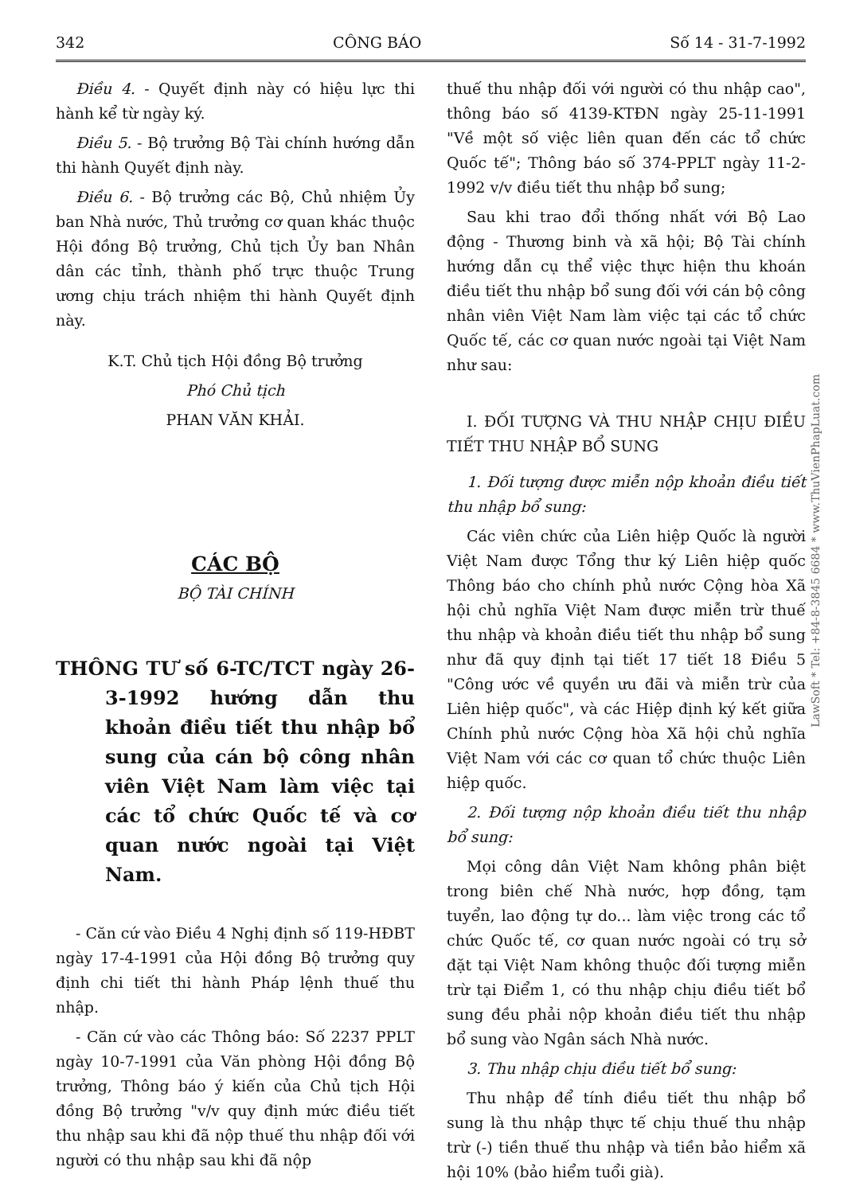342 CÔNG BÁO Số 14 - 31-7-1992
Điều 4. - Quyết định này có hiệu lực thi hành kể từ ngày ký.
Điều 5. - Bộ trưởng Bộ Tài chính hướng dẫn thi hành Quyết định này.
Điều 6. - Bộ trưởng các Bộ, Chủ nhiệm Ủy ban Nhà nước, Thủ trưởng cơ quan khác thuộc Hội đồng Bộ trưởng, Chủ tịch Ủy ban Nhân dân các tỉnh, thành phố trực thuộc Trung ương chịu trách nhiệm thi hành Quyết định này.
K.T. Chủ tịch Hội đồng Bộ trưởng
Phó Chủ tịch
PHAN VĂN KHẢI.
CÁC BỘ
BỘ TÀI CHÍNH
THÔNG TƯ số 6-TC/TCT ngày 26-3-1992 hướng dẫn thu khoản điều tiết thu nhập bổ sung của cán bộ công nhân viên Việt Nam làm việc tại các tổ chức Quốc tế và cơ quan nước ngoài tại Việt Nam.
- Căn cứ vào Điều 4 Nghị định số 119-HĐBT ngày 17-4-1991 của Hội đồng Bộ trưởng quy định chi tiết thi hành Pháp lệnh thuế thu nhập.
- Căn cứ vào các Thông báo: Số 2237 PPLT ngày 10-7-1991 của Văn phòng Hội đồng Bộ trưởng, Thông báo ý kiến của Chủ tịch Hội đồng Bộ trưởng "v/v quy định mức điều tiết thu nhập sau khi đã nộp thuế thu nhập đối với người có thu nhập sau khi đã nộp
thuế thu nhập đối với người có thu nhập cao", thông báo số 4139-KTĐN ngày 25-11-1991 "Về một số việc liên quan đến các tổ chức Quốc tế"; Thông báo số 374-PPLT ngày 11-2-1992 v/v điều tiết thu nhập bổ sung;
Sau khi trao đổi thống nhất với Bộ Lao động - Thương binh và xã hội; Bộ Tài chính hướng dẫn cụ thể việc thực hiện thu khoán điều tiết thu nhập bổ sung đối với cán bộ công nhân viên Việt Nam làm việc tại các tổ chức Quốc tế, các cơ quan nước ngoài tại Việt Nam như sau:
I. ĐỐI TƯỢNG VÀ THU NHẬP CHỊU ĐIỀU TIẾT THU NHẬP BỔ SUNG
1. Đối tượng được miễn nộp khoản điều tiết thu nhập bổ sung:
Các viên chức của Liên hiệp Quốc là người Việt Nam được Tổng thư ký Liên hiệp quốc Thông báo cho chính phủ nước Cộng hòa Xã hội chủ nghĩa Việt Nam được miễn trừ thuế thu nhập và khoản điều tiết thu nhập bổ sung như đã quy định tại tiết 17 tiết 18 Điều 5 "Công ước về quyền ưu đãi và miễn trừ của Liên hiệp quốc", và các Hiệp định ký kết giữa Chính phủ nước Cộng hòa Xã hội chủ nghĩa Việt Nam với các cơ quan tổ chức thuộc Liên hiệp quốc.
2. Đối tượng nộp khoản điều tiết thu nhập bổ sung:
Mọi công dân Việt Nam không phân biệt trong biên chế Nhà nước, hợp đồng, tạm tuyển, lao động tự do... làm việc trong các tổ chức Quốc tế, cơ quan nước ngoài có trụ sở đặt tại Việt Nam không thuộc đối tượng miễn trừ tại Điểm 1, có thu nhập chịu điều tiết bổ sung đều phải nộp khoản điều tiết thu nhập bổ sung vào Ngân sách Nhà nước.
3. Thu nhập chịu điều tiết bổ sung:
Thu nhập để tính điều tiết thu nhập bổ sung là thu nhập thực tế chịu thuế thu nhập trừ (-) tiền thuế thu nhập và tiền bảo hiểm xã hội 10% (bảo hiểm tuổi già).
LawSoft * Tel: +84-8-3845 6684 * www.ThuVienPhapLuat.com